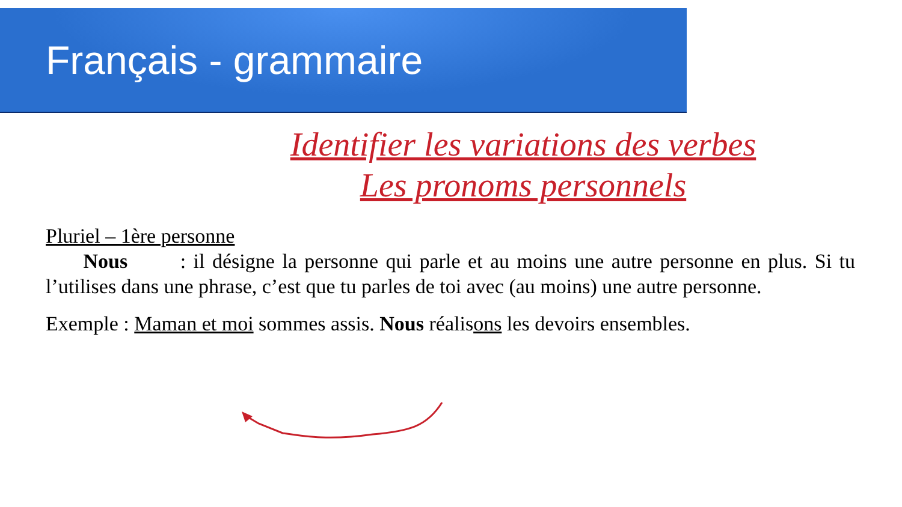Français - grammaire
Identifier les variations des verbes
Les pronoms personnels
Pluriel – 1ère personne
Nous : il désigne la personne qui parle et au moins une autre personne en plus. Si tu l’utilises dans une phrase, c’est que tu parles de toi avec (au moins) une autre personne.
Exemple : Maman et moi sommes assis. Nous réalisons les devoirs ensembles.